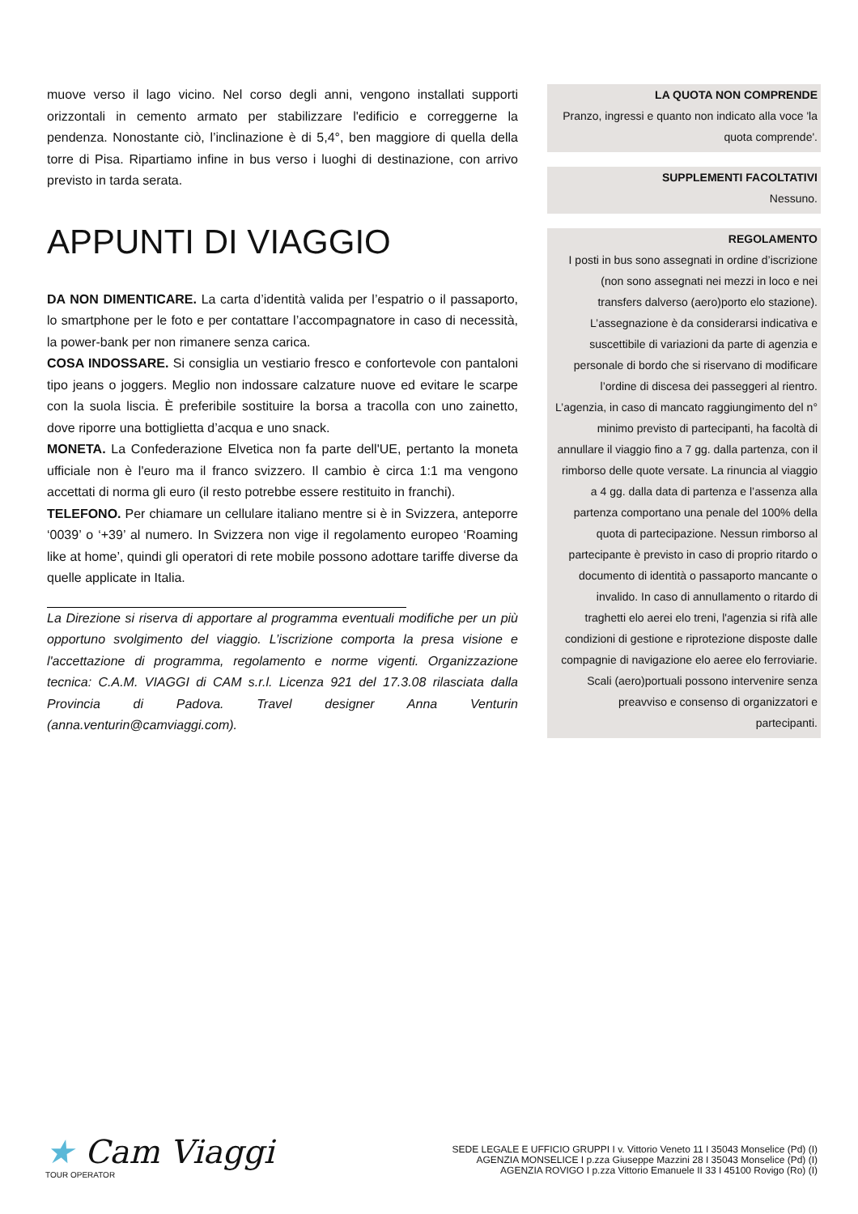muove verso il lago vicino. Nel corso degli anni, vengono installati supporti orizzontali in cemento armato per stabilizzare l'edificio e correggerne la pendenza. Nonostante ciò, l’inclinazione è di 5,4°, ben maggiore di quella della torre di Pisa. Ripartiamo infine in bus verso i luoghi di destinazione, con arrivo previsto in tarda serata.
APPUNTI DI VIAGGIO
DA NON DIMENTICARE. La carta d’identità valida per l’espatrio o il passaporto, lo smartphone per le foto e per contattare l’accompagnatore in caso di necessità, la power-bank per non rimanere senza carica.
COSA INDOSSARE. Si consiglia un vestiario fresco e confortevole con pantaloni tipo jeans o joggers. Meglio non indossare calzature nuove ed evitare le scarpe con la suola liscia. È preferibile sostituire la borsa a tracolla con uno zainetto, dove riporre una bottiglietta d’acqua e uno snack.
MONETA. La Confederazione Elvetica non fa parte dell'UE, pertanto la moneta ufficiale non è l'euro ma il franco svizzero. Il cambio è circa 1:1 ma vengono accettati di norma gli euro (il resto potrebbe essere restituito in franchi).
TELEFONO. Per chiamare un cellulare italiano mentre si è in Svizzera, anteporre ‘0039’ o ‘+39’ al numero. In Svizzera non vige il regolamento europeo ‘Roaming like at home’, quindi gli operatori di rete mobile possono adottare tariffe diverse da quelle applicate in Italia.
La Direzione si riserva di apportare al programma eventuali modifiche per un più opportuno svolgimento del viaggio. L’iscrizione comporta la presa visione e l'accettazione di programma, regolamento e norme vigenti. Organizzazione tecnica: C.A.M. VIAGGI di CAM s.r.l. Licenza 921 del 17.3.08 rilasciata dalla Provincia di Padova. Travel designer Anna Venturin (anna.venturin@camviaggi.com).
LA QUOTA NON COMPRENDE
Pranzo, ingressi e quanto non indicato alla voce 'la quota comprende'.
SUPPLEMENTI FACOLTATIVI
Nessuno.
REGOLAMENTO
I posti in bus sono assegnati in ordine d’iscrizione (non sono assegnati nei mezzi in loco e nei transfers dalverso (aero)porto elo stazione). L’assegnazione è da considerarsi indicativa e suscettibile di variazioni da parte di agenzia e personale di bordo che si riservano di modificare l’ordine di discesa dei passeggeri al rientro. L’agenzia, in caso di mancato raggiungimento del n° minimo previsto di partecipanti, ha facoltà di annullare il viaggio fino a 7 gg. dalla partenza, con il rimborso delle quote versate. La rinuncia al viaggio a 4 gg. dalla data di partenza e l’assenza alla partenza comportano una penale del 100% della quota di partecipazione. Nessun rimborso al partecipante è previsto in caso di proprio ritardo o documento di identità o passaporto mancante o invalido. In caso di annullamento o ritardo di traghetti elo aerei elo treni, l'agenzia si rifà alle condizioni di gestione e riprotezione disposte dalle compagnie di navigazione elo aeree elo ferroviarie. Scali (aero)portuali possono intervenire senza preavviso e consenso di organizzatori e partecipanti.
★ Cam Viaggi
TOUR OPERATOR
SEDE LEGALE E UFFICIO GRUPPI I v. Vittorio Veneto 11 I 35043 Monselice (Pd) (I)
AGENZIA MONSELICE I p.zza Giuseppe Mazzini 28 I 35043 Monselice (Pd) (I)
AGENZIA ROVIGO I p.zza Vittorio Emanuele II 33 I 45100 Rovigo (Ro) (I)